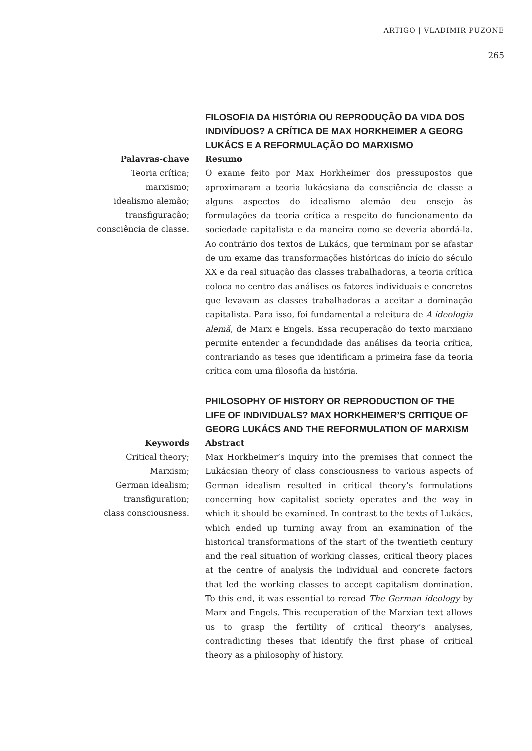ARTIGO | VLADIMIR PUZONE
265
FILOSOFIA DA HISTÓRIA OU REPRODUÇÃO DA VIDA DOS INDIVÍDUOS? A CRÍTICA DE MAX HORKHEIMER A GEORG LUKÁCS E A REFORMULAÇÃO DO MARXISMO
Palavras-chave
Teoria crítica;
marxismo;
idealismo alemão;
transfiguração;
consciência de classe.
Resumo
O exame feito por Max Horkheimer dos pressupostos que aproximaram a teoria lukácsiana da consciência de classe a alguns aspectos do idealismo alemão deu ensejo às formulações da teoria crítica a respeito do funcionamento da sociedade capitalista e da maneira como se deveria abordá-la. Ao contrário dos textos de Lukács, que terminam por se afastar de um exame das transformações históricas do início do século XX e da real situação das classes trabalhadoras, a teoria crítica coloca no centro das análises os fatores individuais e concretos que levavam as classes trabalhadoras a aceitar a dominação capitalista. Para isso, foi fundamental a releitura de A ideologia alemã, de Marx e Engels. Essa recuperação do texto marxiano permite entender a fecundidade das análises da teoria crítica, contrariando as teses que identificam a primeira fase da teoria crítica com uma filosofia da história.
PHILOSOPHY OF HISTORY OR REPRODUCTION OF THE LIFE OF INDIVIDUALS? MAX HORKHEIMER’S CRITIQUE OF GEORG LUKÁCS AND THE REFORMULATION OF MARXISM
Keywords
Critical theory;
Marxism;
German idealism;
transfiguration;
class consciousness.
Abstract
Max Horkheimer’s inquiry into the premises that connect the Lukácsian theory of class consciousness to various aspects of German idealism resulted in critical theory’s formulations concerning how capitalist society operates and the way in which it should be examined. In contrast to the texts of Lukács, which ended up turning away from an examination of the historical transformations of the start of the twentieth century and the real situation of working classes, critical theory places at the centre of analysis the individual and concrete factors that led the working classes to accept capitalism domination. To this end, it was essential to reread The German ideology by Marx and Engels. This recuperation of the Marxian text allows us to grasp the fertility of critical theory’s analyses, contradicting theses that identify the first phase of critical theory as a philosophy of history.